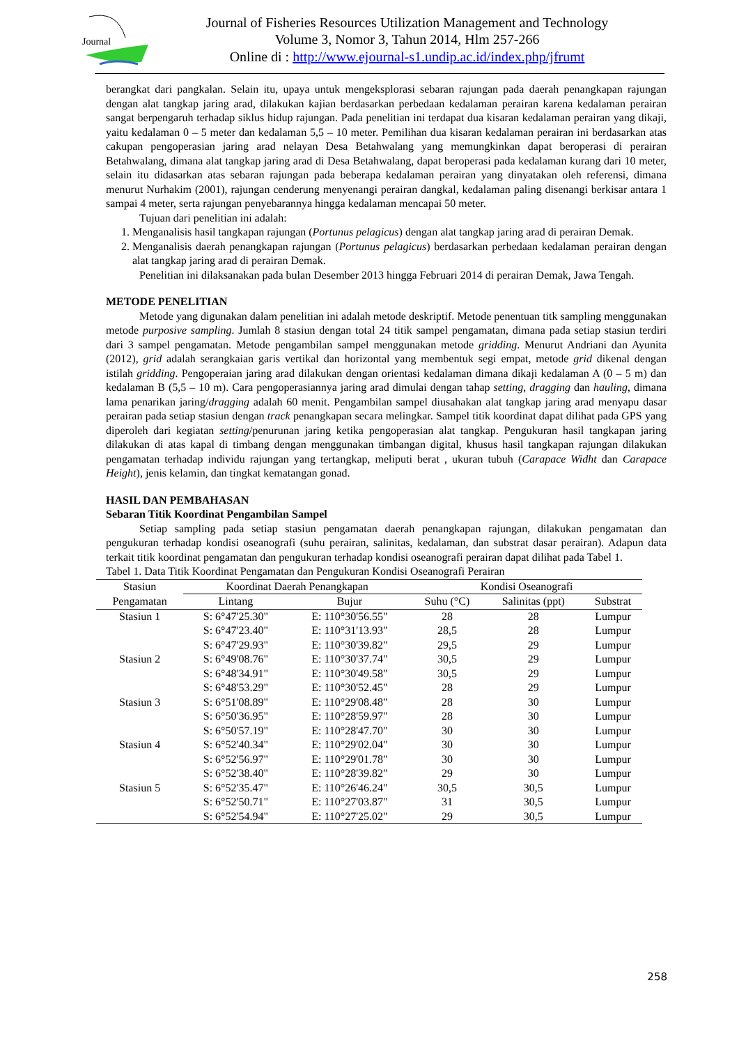Journal
Journal of Fisheries Resources Utilization Management and Technology
Volume 3, Nomor 3, Tahun 2014, Hlm 257-266
Online di : http://www.ejournal-s1.undip.ac.id/index.php/jfrumt
berangkat dari pangkalan. Selain itu, upaya untuk mengeksplorasi sebaran rajungan pada daerah penangkapan rajungan dengan alat tangkap jaring arad, dilakukan kajian berdasarkan perbedaan kedalaman perairan karena kedalaman perairan sangat berpengaruh terhadap siklus hidup rajungan. Pada penelitian ini terdapat dua kisaran kedalaman perairan yang dikaji, yaitu kedalaman 0 – 5 meter dan kedalaman 5,5 – 10 meter. Pemilihan dua kisaran kedalaman perairan ini berdasarkan atas cakupan pengoperasian jaring arad nelayan Desa Betahwalang yang memungkinkan dapat beroperasi di perairan Betahwalang, dimana alat tangkap jaring arad di Desa Betahwalang, dapat beroperasi pada kedalaman kurang dari 10 meter, selain itu didasarkan atas sebaran rajungan pada beberapa kedalaman perairan yang dinyatakan oleh referensi, dimana menurut Nurhakim (2001), rajungan cenderung menyenangi perairan dangkal, kedalaman paling disenangi berkisar antara 1 sampai 4 meter, serta rajungan penyebarannya hingga kedalaman mencapai 50 meter.
Tujuan dari penelitian ini adalah:
1. Menganalisis hasil tangkapan rajungan (Portunus pelagicus) dengan alat tangkap jaring arad di perairan Demak.
2. Menganalisis daerah penangkapan rajungan (Portunus pelagicus) berdasarkan perbedaan kedalaman perairan dengan alat tangkap jaring arad di perairan Demak.
Penelitian ini dilaksanakan pada bulan Desember 2013 hingga Februari 2014 di perairan Demak, Jawa Tengah.
METODE PENELITIAN
Metode yang digunakan dalam penelitian ini adalah metode deskriptif. Metode penentuan titk sampling menggunakan metode purposive sampling. Jumlah 8 stasiun dengan total 24 titik sampel pengamatan, dimana pada setiap stasiun terdiri dari 3 sampel pengamatan. Metode pengambilan sampel menggunakan metode gridding. Menurut Andriani dan Ayunita (2012), grid adalah serangkaian garis vertikal dan horizontal yang membentuk segi empat, metode grid dikenal dengan istilah gridding. Pengoperaian jaring arad dilakukan dengan orientasi kedalaman dimana dikaji kedalaman A (0 – 5 m) dan kedalaman B (5,5 – 10 m). Cara pengoperasiannya jaring arad dimulai dengan tahap setting, dragging dan hauling, dimana lama penarikan jaring/dragging adalah 60 menit. Pengambilan sampel diusahakan alat tangkap jaring arad menyapu dasar perairan pada setiap stasiun dengan track penangkapan secara melingkar. Sampel titik koordinat dapat dilihat pada GPS yang diperoleh dari kegiatan setting/penurunan jaring ketika pengoperasian alat tangkap. Pengukuran hasil tangkapan jaring dilakukan di atas kapal di timbang dengan menggunakan timbangan digital, khusus hasil tangkapan rajungan dilakukan pengamatan terhadap individu rajungan yang tertangkap, meliputi berat , ukuran tubuh (Carapace Widht dan Carapace Height), jenis kelamin, dan tingkat kematangan gonad.
HASIL DAN PEMBAHASAN
Sebaran Titik Koordinat Pengambilan Sampel
Setiap sampling pada setiap stasiun pengamatan daerah penangkapan rajungan, dilakukan pengamatan dan pengukuran terhadap kondisi oseanografi (suhu perairan, salinitas, kedalaman, dan substrat dasar perairan). Adapun data terkait titik koordinat pengamatan dan pengukuran terhadap kondisi oseanografi perairan dapat dilihat pada Tabel 1.
Tabel 1. Data Titik Koordinat Pengamatan dan Pengukuran Kondisi Oseanografi Perairan
| Stasiun | Koordinat Daerah Penangkapan | | Kondisi Oseanografi | | |
| --- | --- | --- | --- | --- | --- |
| Pengamatan | Lintang | Bujur | Suhu (°C) | Salinitas (ppt) | Substrat |
| Stasiun 1 | S: 6°47'25.30" | E: 110°30'56.55" | 28 | 28 | Lumpur |
| | S: 6°47'23.40" | E: 110°31'13.93" | 28,5 | 28 | Lumpur |
| | S: 6°47'29.93" | E: 110°30'39.82" | 29,5 | 29 | Lumpur |
| Stasiun 2 | S: 6°49'08.76" | E: 110°30'37.74" | 30,5 | 29 | Lumpur |
| | S: 6°48'34.91" | E: 110°30'49.58" | 30,5 | 29 | Lumpur |
| | S: 6°48'53.29" | E: 110°30'52.45" | 28 | 29 | Lumpur |
| Stasiun 3 | S: 6°51'08.89" | E: 110°29'08.48" | 28 | 30 | Lumpur |
| | S: 6°50'36.95" | E: 110°28'59.97" | 28 | 30 | Lumpur |
| | S: 6°50'57.19" | E: 110°28'47.70" | 30 | 30 | Lumpur |
| Stasiun 4 | S: 6°52'40.34" | E: 110°29'02.04" | 30 | 30 | Lumpur |
| | S: 6°52'56.97" | E: 110°29'01.78" | 30 | 30 | Lumpur |
| | S: 6°52'38.40" | E: 110°28'39.82" | 29 | 30 | Lumpur |
| Stasiun 5 | S: 6°52'35.47" | E: 110°26'46.24" | 30,5 | 30,5 | Lumpur |
| | S: 6°52'50.71" | E: 110°27'03.87" | 31 | 30,5 | Lumpur |
| | S: 6°52'54.94" | E: 110°27'25.02" | 29 | 30,5 | Lumpur |
258